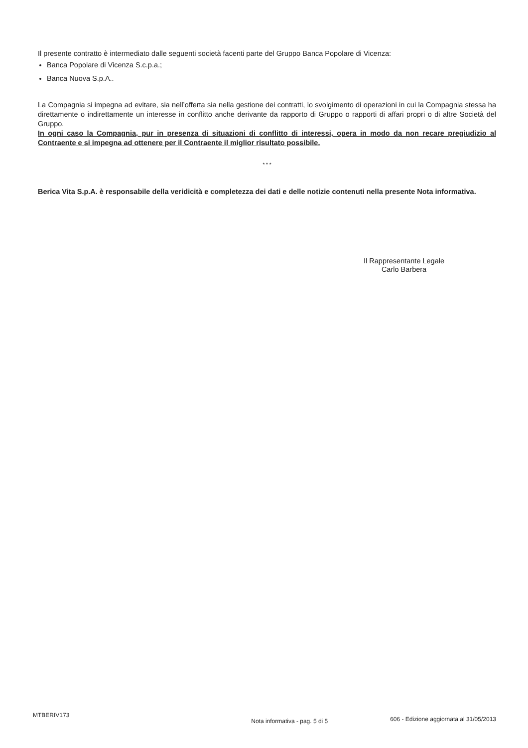Il presente contratto è intermediato dalle seguenti società facenti parte del Gruppo Banca Popolare di Vicenza:
Banca Popolare di Vicenza S.c.p.a.;
Banca Nuova S.p.A..
La Compagnia si impegna ad evitare, sia nell’offerta sia nella gestione dei contratti, lo svolgimento di operazioni in cui la Compagnia stessa ha direttamente o indirettamente un interesse in conflitto anche derivante da rapporto di Gruppo o rapporti di affari propri o di altre Società del Gruppo.
In ogni caso la Compagnia, pur in presenza di situazioni di conflitto di interessi, opera in modo da non recare pregiudizio al Contraente e si impegna ad ottenere per il Contraente il miglior risultato possibile.
* * *
Berica Vita S.p.A. è responsabile della veridicità e completezza dei dati e delle notizie contenuti nella presente Nota informativa.
Il Rappresentante Legale
Carlo Barbera
MTBERIV173 Nota informativa - pag. 5 di 5 606 - Edizione aggiornata al 31/05/2013